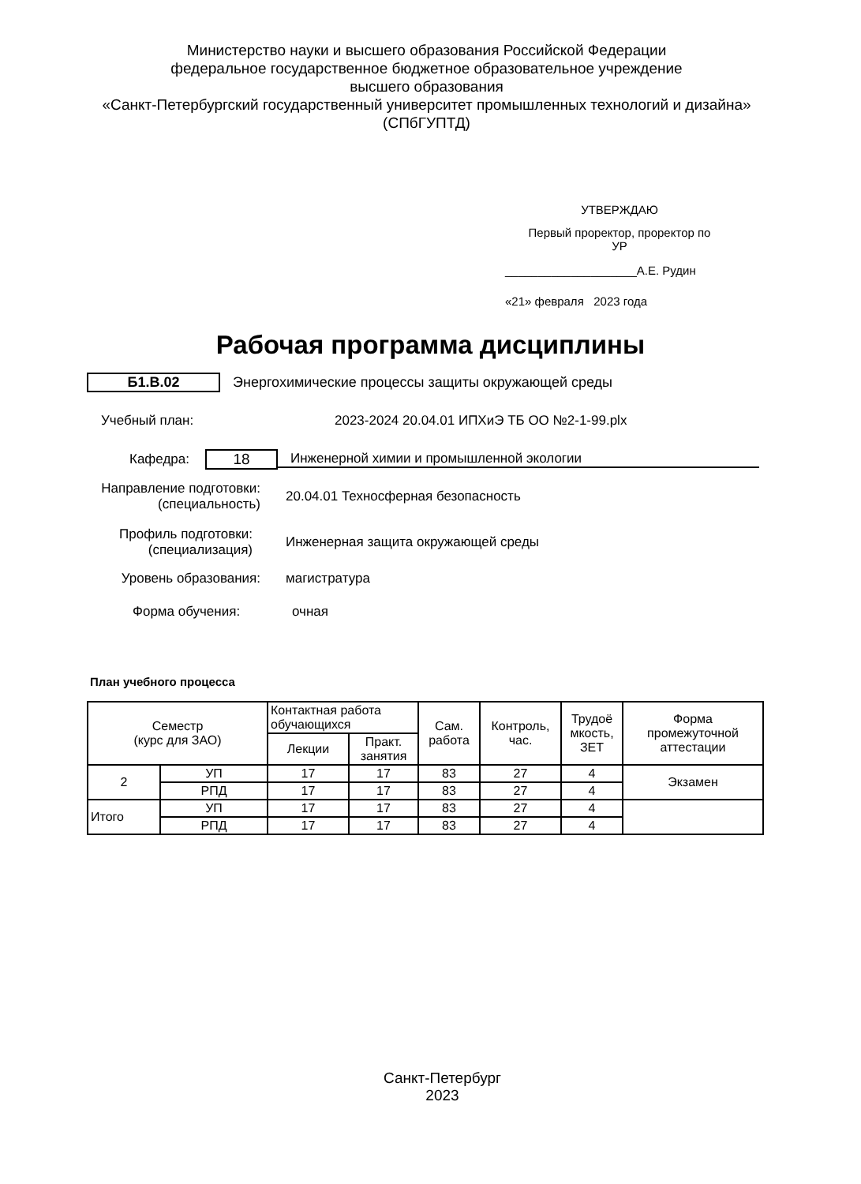Министерство науки и высшего образования Российской Федерации
федеральное государственное бюджетное образовательное учреждение
высшего образования
«Санкт-Петербургский государственный университет промышленных технологий и дизайна»
(СПбГУПТД)
УТВЕРЖДАЮ
Первый проректор, проректор по
УР
____________________А.Е. Рудин
«21» февраля 2023 года
Рабочая программа дисциплины
Б1.В.02
Энергохимические процессы защиты окружающей среды
Учебный план:
2023-2024 20.04.01 ИПХиЭ ТБ ОО №2-1-99.plx
Кафедра: 18 Инженерной химии и промышленной экологии
Направление подготовки:
(специальность)
20.04.01 Техносферная безопасность
Профиль подготовки:
(специализация)
Инженерная защита окружающей среды
Уровень образования: магистратура
Форма обучения: очная
План учебного процесса
| Семестр (курс для ЗАО) | | Контактная работа обучающихся | | Сам. работа | Контроль, час. | Трудоё мкость, ЗЕТ | Форма промежуточной аттестации |
| --- | --- | --- | --- | --- | --- | --- | --- |
| | | Лекции | Практ. занятия | | | | |
| 2 | УП | 17 | 17 | 83 | 27 | 4 | Экзамен |
| | РПД | 17 | 17 | 83 | 27 | 4 | |
| Итого | УП | 17 | 17 | 83 | 27 | 4 | |
| | РПД | 17 | 17 | 83 | 27 | 4 | |
Санкт-Петербург
2023